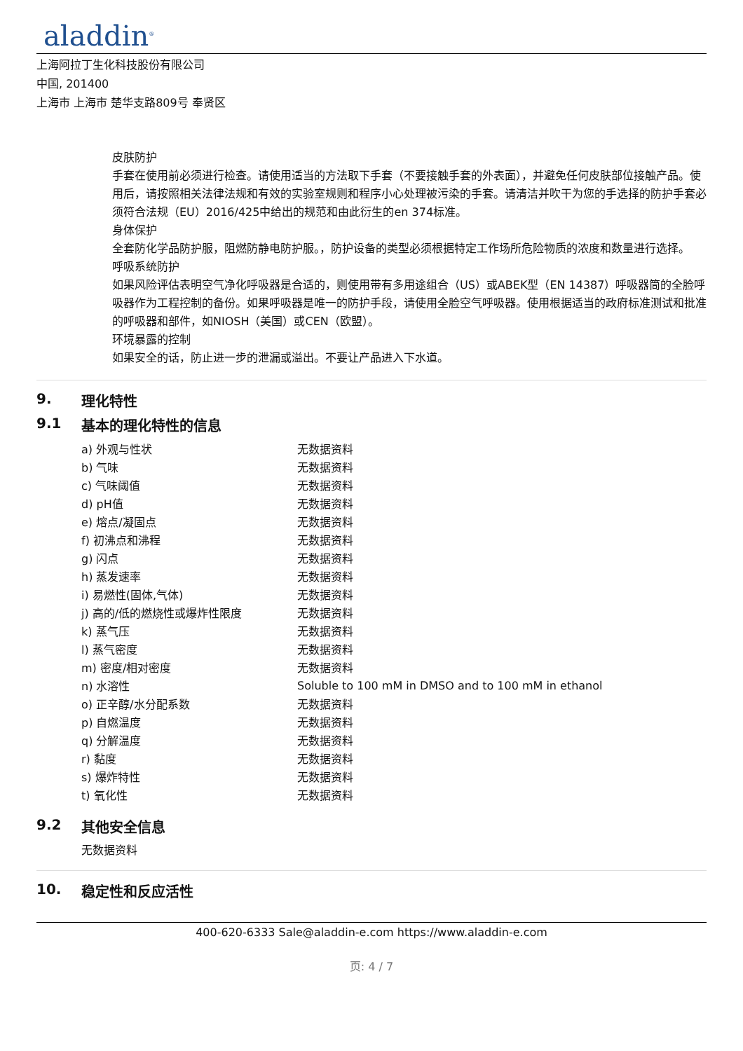aladdin<sup>®</sup>
上海阿拉丁生化科技股份有限公司
中国, 201400
上海市 上海市 楚华支路809号 奉贤区
皮肤防护
手套在使用前必须进行检查。请使用适当的方法取下手套（不要接触手套的外表面），并避免任何皮肤部位接触产品。使用后，请按照相关法律法规和有效的实验室规则和程序小心处理被污染的手套。请清洁并吹干为您的手选择的防护手套必须符合法规（EU）2016/425中给出的规范和由此衍生的en 374标准。
身体保护
全套防化学品防护服，阻燃防静电防护服。，防护设备的类型必须根据特定工作场所危险物质的浓度和数量进行选择。
呼吸系统防护
如果风险评估表明空气净化呼吸器是合适的，则使用带有多用途组合（US）或ABEK型（EN 14387）呼吸器筒的全脸呼吸器作为工程控制的备份。如果呼吸器是唯一的防护手段，请使用全脸空气呼吸器。使用根据适当的政府标准测试和批准的呼吸器和部件，如NIOSH（美国）或CEN（欧盟）。
环境暴露的控制
如果安全的话，防止进一步的泄漏或溢出。不要让产品进入下水道。
9. 理化特性
9.1 基本的理化特性的信息
| a) 外观与性状 | 无数据资料 |
| b) 气味 | 无数据资料 |
| c) 气味阈值 | 无数据资料 |
| d) pH值 | 无数据资料 |
| e) 熔点/凝固点 | 无数据资料 |
| f) 初沸点和沸程 | 无数据资料 |
| g) 闪点 | 无数据资料 |
| h) 蒸发速率 | 无数据资料 |
| i) 易燃性(固体,气体) | 无数据资料 |
| j) 高的/低的燃烧性或爆炸性限度 | 无数据资料 |
| k) 蒸气压 | 无数据资料 |
| l) 蒸气密度 | 无数据资料 |
| m) 密度/相对密度 | 无数据资料 |
| n) 水溶性 | Soluble to 100 mM in DMSO and to 100 mM in ethanol |
| o) 正辛醇/水分配系数 | 无数据资料 |
| p) 自燃温度 | 无数据资料 |
| q) 分解温度 | 无数据资料 |
| r) 黏度 | 无数据资料 |
| s) 爆炸特性 | 无数据资料 |
| t) 氧化性 | 无数据资料 |
9.2 其他安全信息
无数据资料
10. 稳定性和反应活性
400-620-6333 Sale@aladdin-e.com https://www.aladdin-e.com
页: 4 / 7